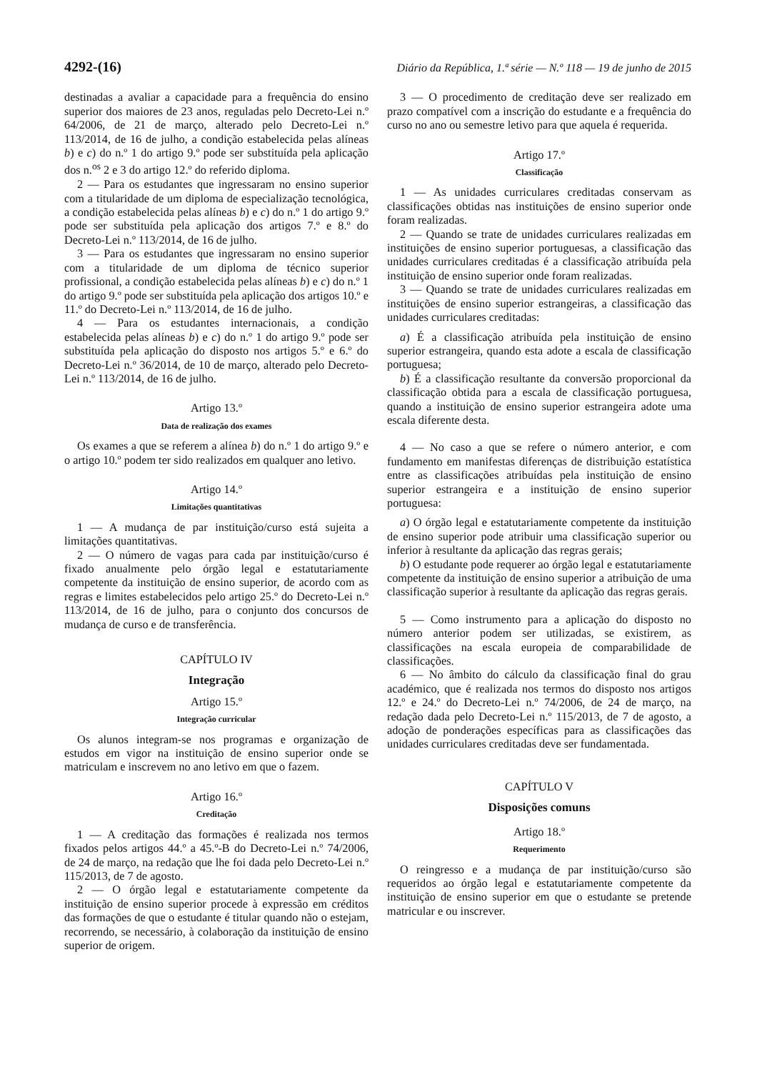4292-(16) Diário da República, 1.ª série — N.º 118 — 19 de junho de 2015
destinadas a avaliar a capacidade para a frequência do ensino superior dos maiores de 23 anos, reguladas pelo Decreto-Lei n.º 64/2006, de 21 de março, alterado pelo Decreto-Lei n.º 113/2014, de 16 de julho, a condição estabelecida pelas alíneas b) e c) do n.º 1 do artigo 9.º pode ser substituída pela aplicação dos n.<sup>os</sup> 2 e 3 do artigo 12.º do referido diploma.
2 — Para os estudantes que ingressaram no ensino superior com a titularidade de um diploma de especialização tecnológica, a condição estabelecida pelas alíneas b) e c) do n.º 1 do artigo 9.º pode ser substituída pela aplicação dos artigos 7.º e 8.º do Decreto-Lei n.º 113/2014, de 16 de julho.
3 — Para os estudantes que ingressaram no ensino superior com a titularidade de um diploma de técnico superior profissional, a condição estabelecida pelas alíneas b) e c) do n.º 1 do artigo 9.º pode ser substituída pela aplicação dos artigos 10.º e 11.º do Decreto-Lei n.º 113/2014, de 16 de julho.
4 — Para os estudantes internacionais, a condição estabelecida pelas alíneas b) e c) do n.º 1 do artigo 9.º pode ser substituída pela aplicação do disposto nos artigos 5.º e 6.º do Decreto-Lei n.º 36/2014, de 10 de março, alterado pelo Decreto-Lei n.º 113/2014, de 16 de julho.
Artigo 13.º
Data de realização dos exames
Os exames a que se referem a alínea b) do n.º 1 do artigo 9.º e o artigo 10.º podem ter sido realizados em qualquer ano letivo.
Artigo 14.º
Limitações quantitativas
1 — A mudança de par instituição/curso está sujeita a limitações quantitativas.
2 — O número de vagas para cada par instituição/curso é fixado anualmente pelo órgão legal e estatutariamente competente da instituição de ensino superior, de acordo com as regras e limites estabelecidos pelo artigo 25.º do Decreto-Lei n.º 113/2014, de 16 de julho, para o conjunto dos concursos de mudança de curso e de transferência.
CAPÍTULO IV
Integração
Artigo 15.º
Integração curricular
Os alunos integram-se nos programas e organização de estudos em vigor na instituição de ensino superior onde se matriculam e inscrevem no ano letivo em que o fazem.
Artigo 16.º
Creditação
1 — A creditação das formações é realizada nos termos fixados pelos artigos 44.º a 45.º-B do Decreto-Lei n.º 74/2006, de 24 de março, na redação que lhe foi dada pelo Decreto-Lei n.º 115/2013, de 7 de agosto.
2 — O órgão legal e estatutariamente competente da instituição de ensino superior procede à expressão em créditos das formações de que o estudante é titular quando não o estejam, recorrendo, se necessário, à colaboração da instituição de ensino superior de origem.
3 — O procedimento de creditação deve ser realizado em prazo compatível com a inscrição do estudante e a frequência do curso no ano ou semestre letivo para que aquela é requerida.
Artigo 17.º
Classificação
1 — As unidades curriculares creditadas conservam as classificações obtidas nas instituições de ensino superior onde foram realizadas.
2 — Quando se trate de unidades curriculares realizadas em instituições de ensino superior portuguesas, a classificação das unidades curriculares creditadas é a classificação atribuída pela instituição de ensino superior onde foram realizadas.
3 — Quando se trate de unidades curriculares realizadas em instituições de ensino superior estrangeiras, a classificação das unidades curriculares creditadas:
a) É a classificação atribuída pela instituição de ensino superior estrangeira, quando esta adote a escala de classificação portuguesa;
b) É a classificação resultante da conversão proporcional da classificação obtida para a escala de classificação portuguesa, quando a instituição de ensino superior estrangeira adote uma escala diferente desta.
4 — No caso a que se refere o número anterior, e com fundamento em manifestas diferenças de distribuição estatística entre as classificações atribuídas pela instituição de ensino superior estrangeira e a instituição de ensino superior portuguesa:
a) O órgão legal e estatutariamente competente da instituição de ensino superior pode atribuir uma classificação superior ou inferior à resultante da aplicação das regras gerais;
b) O estudante pode requerer ao órgão legal e estatutariamente competente da instituição de ensino superior a atribuição de uma classificação superior à resultante da aplicação das regras gerais.
5 — Como instrumento para a aplicação do disposto no número anterior podem ser utilizadas, se existirem, as classificações na escala europeia de comparabilidade de classificações.
6 — No âmbito do cálculo da classificação final do grau académico, que é realizada nos termos do disposto nos artigos 12.º e 24.º do Decreto-Lei n.º 74/2006, de 24 de março, na redação dada pelo Decreto-Lei n.º 115/2013, de 7 de agosto, a adoção de ponderações específicas para as classificações das unidades curriculares creditadas deve ser fundamentada.
CAPÍTULO V
Disposições comuns
Artigo 18.º
Requerimento
O reingresso e a mudança de par instituição/curso são requeridos ao órgão legal e estatutariamente competente da instituição de ensino superior em que o estudante se pretende matricular e ou inscrever.